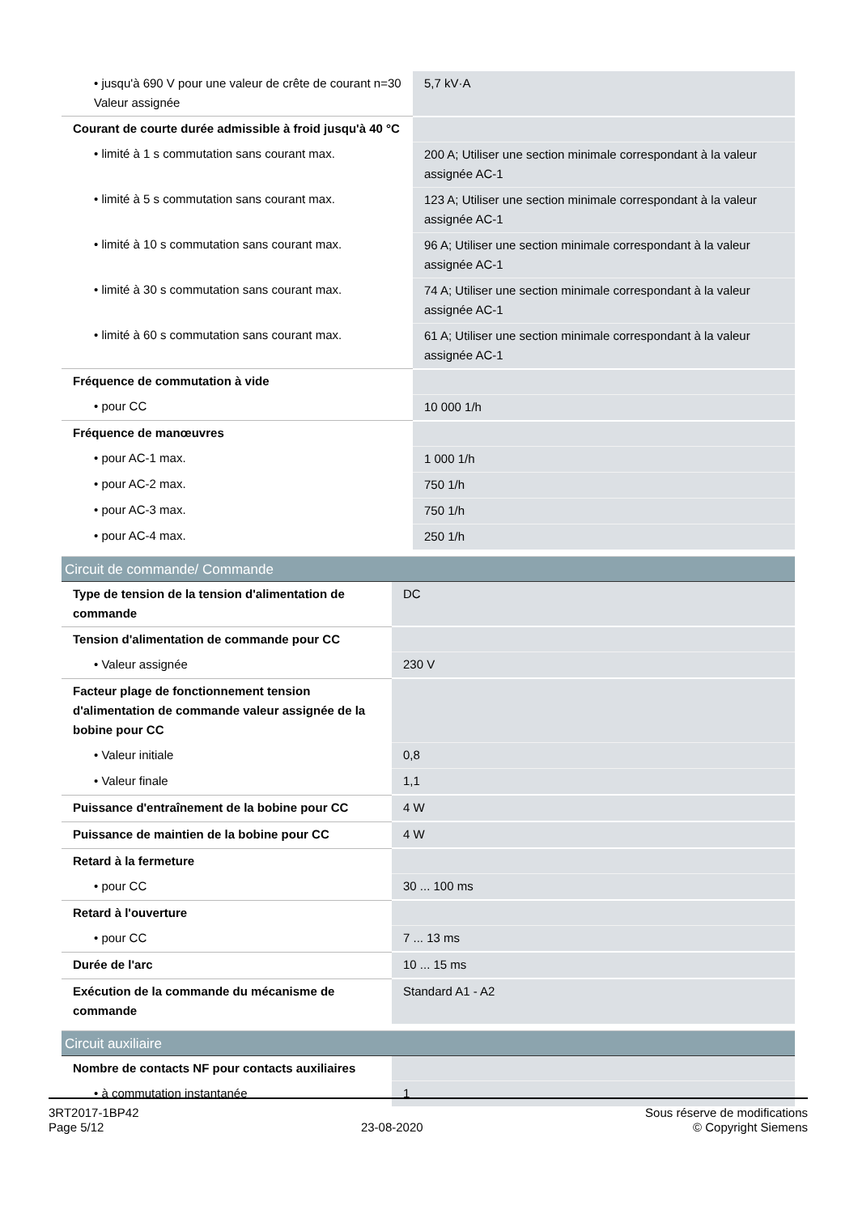| • jusqu'à 690 V pour une valeur de crête de courant n=30 Valeur assignée | 5,7 kV·A |
| Courant de courte durée admissible à froid jusqu'à 40 °C | |
| • limité à 1 s commutation sans courant max. | 200 A; Utiliser une section minimale correspondant à la valeur assignée AC-1 |
| • limité à 5 s commutation sans courant max. | 123 A; Utiliser une section minimale correspondant à la valeur assignée AC-1 |
| • limité à 10 s commutation sans courant max. | 96 A; Utiliser une section minimale correspondant à la valeur assignée AC-1 |
| • limité à 30 s commutation sans courant max. | 74 A; Utiliser une section minimale correspondant à la valeur assignée AC-1 |
| • limité à 60 s commutation sans courant max. | 61 A; Utiliser une section minimale correspondant à la valeur assignée AC-1 |
| Fréquence de commutation à vide | |
| • pour CC | 10 000 1/h |
| Fréquence de manœuvres | |
| • pour AC-1 max. | 1 000 1/h |
| • pour AC-2 max. | 750 1/h |
| • pour AC-3 max. | 750 1/h |
| • pour AC-4 max. | 250 1/h |
Circuit de commande/ Commande
| Type de tension de la tension d'alimentation de commande | DC |
| Tension d'alimentation de commande pour CC | |
| • Valeur assignée | 230 V |
| Facteur plage de fonctionnement tension d'alimentation de commande valeur assignée de la bobine pour CC | |
| • Valeur initiale | 0,8 |
| • Valeur finale | 1,1 |
| Puissance d'entraînement de la bobine pour CC | 4 W |
| Puissance de maintien de la bobine pour CC | 4 W |
| Retard à la fermeture | |
| • pour CC | 30 ... 100 ms |
| Retard à l'ouverture | |
| • pour CC | 7 ... 13 ms |
| Durée de l'arc | 10 ... 15 ms |
| Exécution de la commande du mécanisme de commande | Standard A1 - A2 |
Circuit auxiliaire
| Nombre de contacts NF pour contacts auxiliaires | |
| • à commutation instantanée | 1 |
3RT2017-1BP42
Page 5/12
23-08-2020
Sous réserve de modifications
© Copyright Siemens